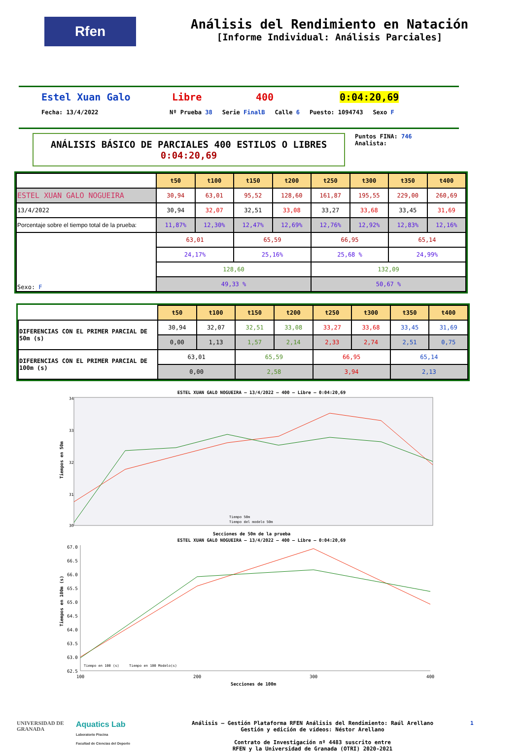Rfen
Análisis del Rendimiento en Natación
[Informe Individual: Análisis Parciales]
Estel Xuan Galo Libre 400 0:04:20,69
Fecha: 13/4/2022 Nº Prueba 38 Serie FinalB Calle 6 Puesto: 1094743 Sexo F
ANÁLISIS BÁSICO DE PARCIALES 400 ESTILOS O LIBRES
0:04:20,69
Puntos FINA: 746
Analista:
| | t50 | t100 | t150 | t200 | t250 | t300 | t350 | t400 |
| ESTEL XUAN GALO NOGUEIRA | 30,94 | 63,01 | 95,52 | 128,60 | 161,87 | 195,55 | 229,00 | 260,69 |
| 13/4/2022 | 30,94 | 32,07 | 32,51 | 33,08 | 33,27 | 33,68 | 33,45 | 31,69 |
| Porcentaje sobre el tiempo total de la prueba: | 11,87% | 12,30% | 12,47% | 12,69% | 12,76% | 12,92% | 12,83% | 12,16% |
| Sexo: F | 63,01 | | 65,59 | | 66,95 | | 65,14 | |
| | 24,17% | | 25,16% | | 25,68 % | | 24,99% | |
| | 128,60 | | | | 132,09 | | | |
| | 49,33 % | | | | 50,67 % | | | |
| | t50 | t100 | t150 | t200 | t250 | t300 | t350 | t400 |
| DIFERENCIAS CON EL PRIMER PARCIAL DE 50m (s) | 30,94 | 32,07 | 32,51 | 33,08 | 33,27 | 33,68 | 33,45 | 31,69 |
| | 0,00 | 1,13 | 1,57 | 2,14 | 2,33 | 2,74 | 2,51 | 0,75 |
| DIFERENCIAS CON EL PRIMER PARCIAL DE 100m (s) | 63,01 | | 65,59 | | 66,95 | | 65,14 | |
| | 0,00 | | 2,58 | | 3,94 | | 2,13 | |
ESTEL XUAN GALO NOGUEIRA – 13/4/2022 – 400 – Libre – 0:04:20,69
34
33
32
31
30
Tiempo 50m
Tiempo del modelo 50m
Secciones de 50m de la prueba
Tiempos en 50m
ESTEL XUAN GALO NOGUEIRA – 13/4/2022 – 400 – Libre – 0:04:20,69
67.0
66.5
66.0
65.5
65.0
64.5
64.0
63.5
63.0
62.5
Tiempo en 100 (s)
Tiempo en 100 Modelo(s)
100
200
300
400
Secciones de 100m
Tiempos en 100m (s)
UNIVERSIDAD DE GRANADA
Aquatics Lab
Laboratorio Piscina
Facultad de Ciencias del Deporte
Análisis – Gestión Plataforma RFEN Análisis del Rendimiento: Raúl Arellano
Gestión y edición de vídeos: Néstor Arellano
Contrato de Investigación nº 4483 suscrito entre
RFEN y la Universidad de Granada (OTRI) 2020-2021
1